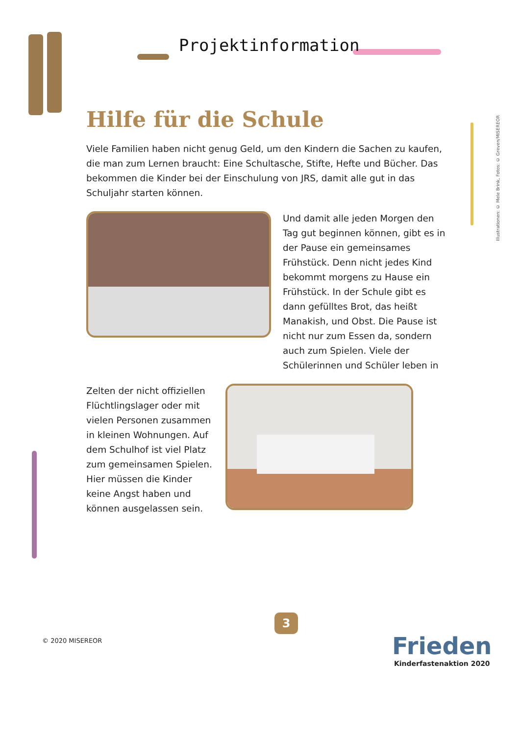Projektinformation
Illustrationen: © Mele Brink, Fotos: © Greven/MISEREOR
Hilfe für die Schule
Viele Familien haben nicht genug Geld, um den Kindern die Sachen zu kaufen, die man zum Lernen braucht: Eine Schultasche, Stifte, Hefte und Bücher. Das bekommen die Kinder bei der Einschulung von JRS, damit alle gut in das Schuljahr starten können.
Und damit alle jeden Morgen den Tag gut beginnen können, gibt es in der Pause ein gemeinsames Frühstück. Denn nicht jedes Kind bekommt morgens zu Hause ein Frühstück. In der Schule gibt es dann gefülltes Brot, das heißt Manakish, und Obst. Die Pause ist nicht nur zum Essen da, sondern auch zum Spielen. Viele der Schülerinnen und Schüler leben in
Zelten der nicht offiziellen Flüchtlingslager oder mit vielen Personen zusammen in kleinen Wohnungen. Auf dem Schulhof ist viel Platz zum gemeinsamen Spielen. Hier müssen die Kinder keine Angst haben und können ausgelassen sein.
3
© 2020 MISEREOR
Frieden
Kinderfastenaktion 2020